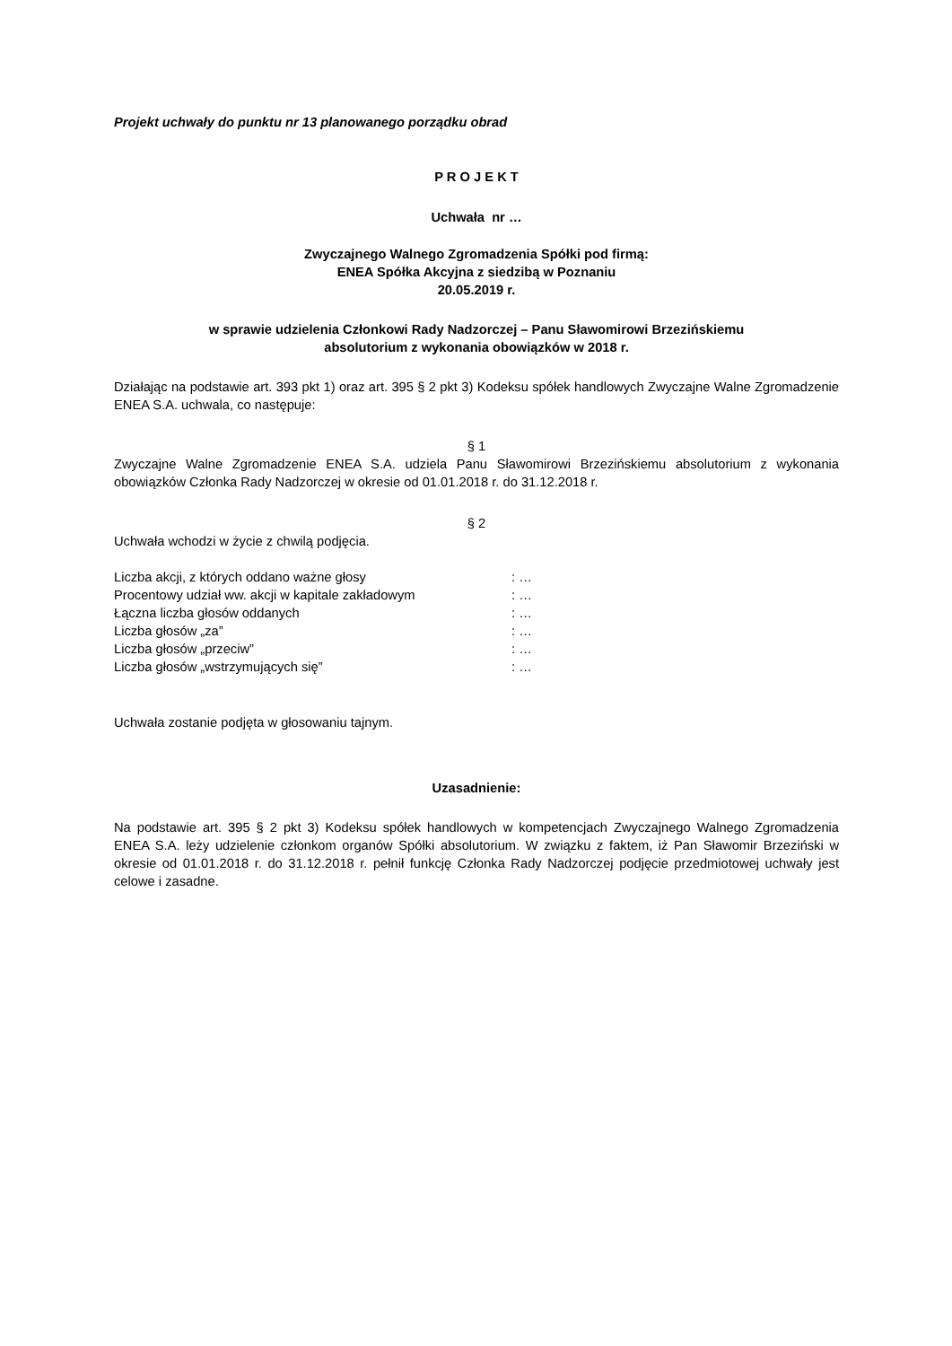Projekt uchwały do punktu nr 13 planowanego porządku obrad
P R O J E K T
Uchwała nr …
Zwyczajnego Walnego Zgromadzenia Spółki pod firmą:
ENEA Spółka Akcyjna z siedzibą w Poznaniu
20.05.2019 r.
w sprawie udzielenia Członkowi Rady Nadzorczej – Panu Sławomirowi Brzezińskiemu
absolutorium z wykonania obowiązków w 2018 r.
Działając na podstawie art. 393 pkt 1) oraz art. 395 § 2 pkt 3) Kodeksu spółek handlowych Zwyczajne Walne Zgromadzenie ENEA S.A. uchwala, co następuje:
§ 1
Zwyczajne Walne Zgromadzenie ENEA S.A. udziela Panu Sławomirowi Brzezińskiemu absolutorium z wykonania obowiązków Członka Rady Nadzorczej w okresie od 01.01.2018 r. do 31.12.2018 r.
§ 2
Uchwała wchodzi w życie z chwilą podjęcia.
| Liczba akcji, z których oddano ważne głosy | : … |
| Procentowy udział ww. akcji w kapitale zakładowym | : … |
| Łączna liczba głosów oddanych | : … |
| Liczba głosów „za” | : … |
| Liczba głosów „przeciw” | : … |
| Liczba głosów „wstrzymujących się” | : … |
Uchwała zostanie podjęta w głosowaniu tajnym.
Uzasadnienie:
Na podstawie art. 395 § 2 pkt 3) Kodeksu spółek handlowych w kompetencjach Zwyczajnego Walnego Zgromadzenia ENEA S.A. leży udzielenie członkom organów Spółki absolutorium. W związku z faktem, iż Pan Sławomir Brzeziński w okresie od 01.01.2018 r. do 31.12.2018 r. pełnił funkcję Członka Rady Nadzorczej podjęcie przedmiotowej uchwały jest celowe i zasadne.